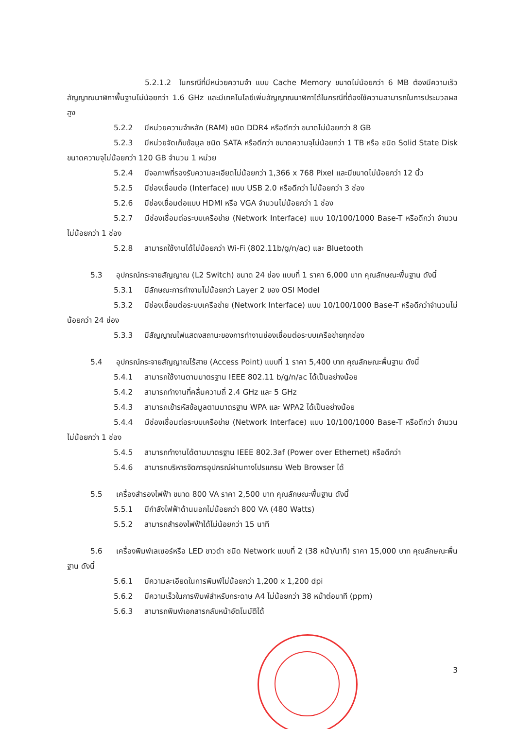5.2.1.2 ในกรณีที่มีหน่วยความจำ แบบ Cache Memory ขนาดไม่น้อยกว่า 6 MB ต้องมีความเร็วสัญญาณนาฬิกาพื้นฐานไม่น้อยกว่า 1.6 GHz และมีเทคโนโลยีเพิ่มสัญญาณนาฬิกาได้ในกรณีที่ต้องใช้ความสามารถในการประมวลผลสูง
5.2.2 มีหน่วยความจำหลัก (RAM) ชนิด DDR4 หรือดีกว่า ขนาดไม่น้อยกว่า 8 GB
5.2.3 มีหน่วยจัดเก็บข้อมูล ชนิด SATA หรือดีกว่า ขนาดความจุไม่น้อยกว่า 1 TB หรือ ชนิด Solid State Disk ขนาดความจุไม่น้อยกว่า 120 GB จำนวน 1 หน่วย
5.2.4 มีจอภาพที่รองรับความละเอียดไม่น้อยกว่า 1,366 x 768 Pixel และมีขนาดไม่น้อยกว่า 12 นิ้ว
5.2.5 มีช่องเชื่อมต่อ (Interface) แบบ USB 2.0 หรือดีกว่า ไม่น้อยกว่า 3 ช่อง
5.2.6 มีช่องเชื่อมต่อแบบ HDMI หรือ VGA จำนวนไม่น้อยกว่า 1 ช่อง
5.2.7 มีช่องเชื่อมต่อระบบเครือข่าย (Network Interface) แบบ 10/100/1000 Base-T หรือดีกว่า จำนวนไม่น้อยกว่า 1 ช่อง
5.2.8 สามารถใช้งานได้ไม่น้อยกว่า Wi-Fi (802.11b/g/n/ac) และ Bluetooth
5.3 อุปกรณ์กระจายสัญญาณ (L2 Switch) ขนาด 24 ช่อง แบบที่ 1 ราคา 6,000 บาท คุณลักษณะพื้นฐาน ดังนี้
5.3.1 มีลักษณะการทำงานไม่น้อยกว่า Layer 2 ของ OSI Model
5.3.2 มีช่องเชื่อมต่อระบบเครือข่าย (Network Interface) แบบ 10/100/1000 Base-T หรือดีกว่าจำนวนไม่น้อยกว่า 24 ช่อง
5.3.3 มีสัญญาณไฟแสดงสถานะของการทำงานช่องเชื่อมต่อระบบเครือข่ายทุกช่อง
5.4 อุปกรณ์กระจายสัญญาณไร้สาย (Access Point) แบบที่ 1 ราคา 5,400 บาท คุณลักษณะพื้นฐาน ดังนี้
5.4.1 สามารถใช้งานตามมาตรฐาน IEEE 802.11 b/g/n/ac ได้เป็นอย่างน้อย
5.4.2 สามารถทำงานที่คลื่นความถี่ 2.4 GHz และ 5 GHz
5.4.3 สามารถเข้ารหัสข้อมูลตามมาตรฐาน WPA และ WPA2 ได้เป็นอย่างน้อย
5.4.4 มีช่องเชื่อมต่อระบบเครือข่าย (Network Interface) แบบ 10/100/1000 Base-T หรือดีกว่า จำนวน ไม่น้อยกว่า 1 ช่อง
5.4.5 สามารถทำงานได้ตามมาตรฐาน IEEE 802.3af (Power over Ethernet) หรือดีกว่า
5.4.6 สามารถบริหารจัดการอุปกรณ์ผ่านทางโปรแกรม Web Browser ได้
5.5 เครื่องสำรองไฟฟ้า ขนาด 800 VA ราคา 2,500 บาท คุณลักษณะพื้นฐาน ดังนี้
5.5.1 มีกำลังไฟฟ้าด้านนอกไม่น้อยกว่า 800 VA (480 Watts)
5.5.2 สามารถสำรองไฟฟ้าได้ไม่น้อยกว่า 15 นาที
5.6 เครื่องพิมพ์เลเซอร์หรือ LED ขาวดำ ชนิด Network แบบที่ 2 (38 หน้า/นาที) ราคา 15,000 บาท คุณลักษณะพื้นฐาน ดังนี้
5.6.1 มีความละเอียดในการพิมพ์ไม่น้อยกว่า 1,200 x 1,200 dpi
5.6.2 มีความเร็วในการพิมพ์สำหรับกระดาษ A4 ไม่น้อยกว่า 38 หน้าต่อนาที (ppm)
5.6.3 สามารถพิมพ์เอกสารกลับหน้าอัตโนมัติได้
3